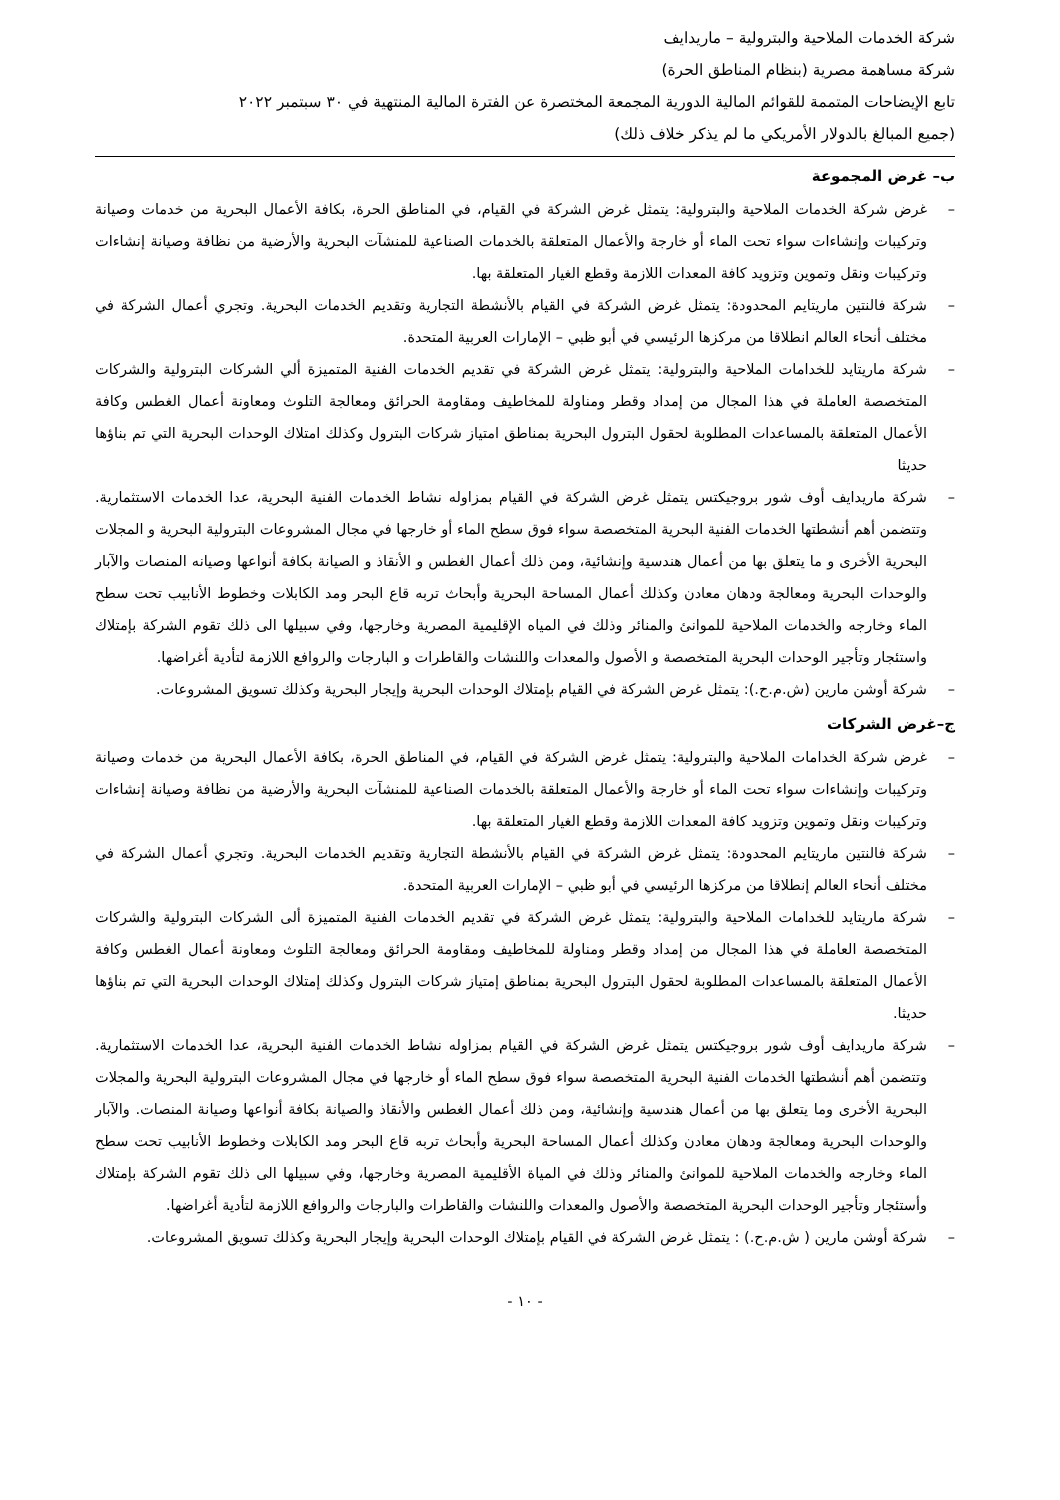شركة الخدمات الملاحية والبترولية – ماريدايف
شركة مساهمة مصرية (بنظام المناطق الحرة)
تابع الإيضاحات المتممة للقوائم المالية الدورية المجمعة المختصرة عن الفترة المالية المنتهية في ٣٠ سبتمبر ٢٠٢٢
(جميع المبالغ بالدولار الأمريكي ما لم يذكر خلاف ذلك)
ب– غرض المجموعة
– غرض شركة الخدمات الملاحية والبترولية: يتمثل غرض الشركة في القيام، في المناطق الحرة، بكافة الأعمال البحرية من خدمات وصيانة وتركيبات وإنشاءات سواء تحت الماء أو خارجة والأعمال المتعلقة بالخدمات الصناعية للمنشآت البحرية والأرضية من نظافة وصيانة إنشاءات وتركيبات ونقل وتموين وتزويد كافة المعدات اللازمة وقطع الغيار المتعلقة بها.
– شركة فالنتين ماريتايم المحدودة: يتمثل غرض الشركة في القيام بالأنشطة التجارية وتقديم الخدمات البحرية. وتجري أعمال الشركة في مختلف أنحاء العالم انطلاقا من مركزها الرئيسي في أبو ظبي – الإمارات العربية المتحدة.
– شركة ماريتايد للخدامات الملاحية والبترولية: يتمثل غرض الشركة في تقديم الخدمات الفنية المتميزة ألي الشركات البترولية والشركات المتخصصة العاملة في هذا المجال من إمداد وقطر ومناولة للمخاطيف ومقاومة الحرائق ومعالجة التلوث ومعاونة أعمال الغطس وكافة الأعمال المتعلقة بالمساعدات المطلوبة لحقول البترول البحرية بمناطق امتياز شركات البترول وكذلك امتلاك الوحدات البحرية التي تم بناؤها حديثا
– شركة ماريدايف أوف شور بروجيكتس يتمثل غرض الشركة في القيام بمزاوله نشاط الخدمات الفنية البحرية، عدا الخدمات الاستثمارية. وتتضمن أهم أنشطتها الخدمات الفنية البحرية المتخصصة سواء فوق سطح الماء أو خارجها في مجال المشروعات البترولية البحرية و المجلات البحرية الأخرى و ما يتعلق بها من أعمال هندسية وإنشائية، ومن ذلك أعمال الغطس و الأنقاذ و الصيانة بكافة أنواعها وصيانه المنصات والآبار والوحدات البحرية ومعالجة ودهان معادن وكذلك أعمال المساحة البحرية وأبحاث تربه قاع البحر ومد الكابلات وخطوط الأنابيب تحت سطح الماء وخارجه والخدمات الملاحية للموانئ والمنائر وذلك في المياه الإقليمية المصرية وخارجها، وفي سبيلها الى ذلك تقوم الشركة بإمتلاك واستئجار وتأجير الوحدات البحرية المتخصصة و الأصول والمعدات واللنشات والقاطرات و البارجات والروافع اللازمة لتأدية أغراضها.
– شركة أوشن مارين (ش.م.ح.): يتمثل غرض الشركة في القيام بإمتلاك الوحدات البحرية وإيجار البحرية وكذلك تسويق المشروعات.
ج–غرض الشركات
– غرض شركة الخدامات الملاحية والبترولية: يتمثل غرض الشركة في القيام، في المناطق الحرة، بكافة الأعمال البحرية من خدمات وصيانة وتركيبات وإنشاءات سواء تحت الماء أو خارجة والأعمال المتعلقة بالخدمات الصناعية للمنشآت البحرية والأرضية من نظافة وصيانة إنشاءات وتركيبات ونقل وتموين وتزويد كافة المعدات اللازمة وقطع الغيار المتعلقة بها.
– شركة فالنتين ماريتايم المحدودة: يتمثل غرض الشركة في القيام بالأنشطة التجارية وتقديم الخدمات البحرية. وتجري أعمال الشركة في مختلف أنحاء العالم إنطلاقا من مركزها الرئيسي في أبو ظبي – الإمارات العربية المتحدة.
– شركة ماريتايد للخدامات الملاحية والبترولية: يتمثل غرض الشركة في تقديم الخدمات الفنية المتميزة ألى الشركات البترولية والشركات المتخصصة العاملة في هذا المجال من إمداد وقطر ومناولة للمخاطيف ومقاومة الحرائق ومعالجة التلوث ومعاونة أعمال الغطس وكافة الأعمال المتعلقة بالمساعدات المطلوبة لحقول البترول البحرية بمناطق إمتياز شركات البترول وكذلك إمتلاك الوحدات البحرية التي تم بناؤها حديثا.
– شركة ماريدايف أوف شور بروجيكتس يتمثل غرض الشركة في القيام بمزاوله نشاط الخدمات الفنية البحرية، عدا الخدمات الاستثمارية. وتتضمن أهم أنشطتها الخدمات الفنية البحرية المتخصصة سواء فوق سطح الماء أو خارجها في مجال المشروعات البترولية البحرية والمجلات البحرية الأخرى وما يتعلق بها من أعمال هندسية وإنشائية، ومن ذلك أعمال الغطس والأنقاذ والصيانة بكافة أنواعها وصيانة المنصات. والآبار والوحدات البحرية ومعالجة ودهان معادن وكذلك أعمال المساحة البحرية وأبحاث تربه قاع البحر ومد الكابلات وخطوط الأنابيب تحت سطح الماء وخارجه والخدمات الملاحية للموانئ والمنائر وذلك في المياة الأقليمية المصرية وخارجها، وفي سبيلها الى ذلك تقوم الشركة بإمتلاك وأستئجار وتأجير الوحدات البحرية المتخصصة والأصول والمعدات واللنشات والقاطرات والبارجات والروافع اللازمة لتأدية أغراضها.
– شركة أوشن مارين ( ش.م.ح.) : يتمثل غرض الشركة في القيام بإمتلاك الوحدات البحرية وإيجار البحرية وكذلك تسويق المشروعات.
- ١٠ -